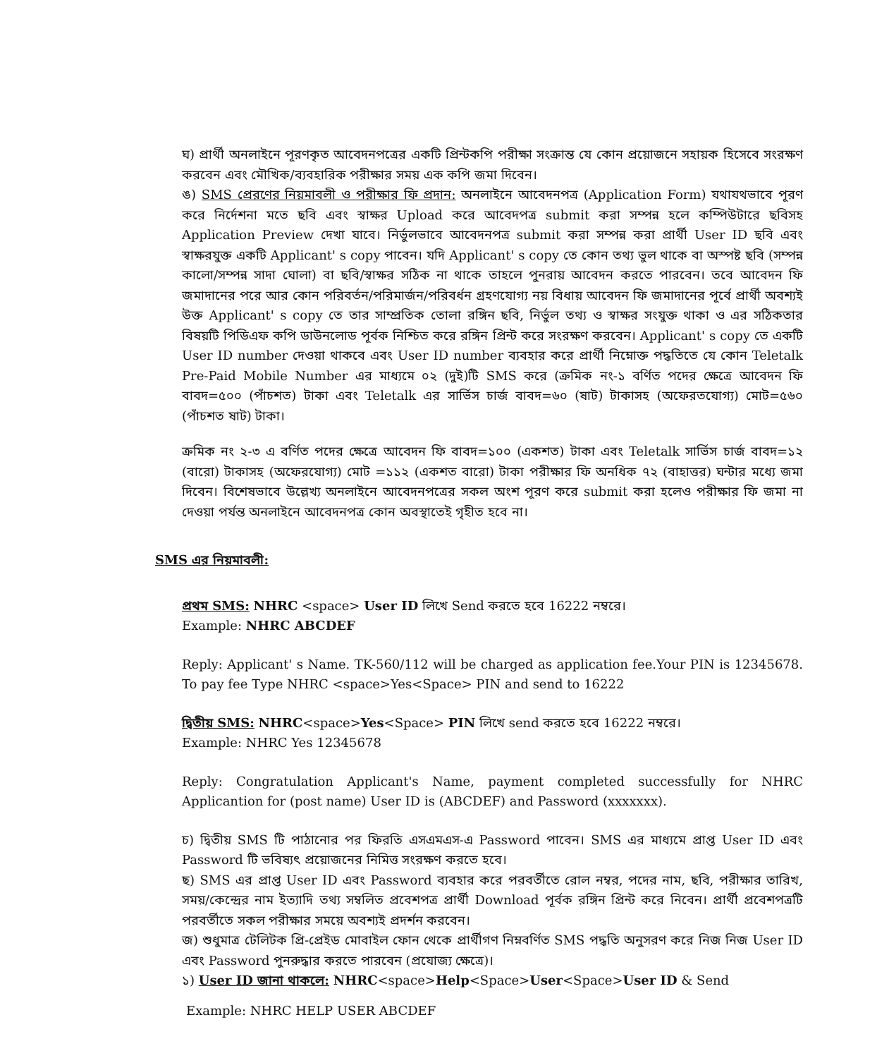ঘ) প্রার্থী অনলাইনে পূরণকৃত আবেদনপত্রের একটি প্রিন্টকপি পরীক্ষা সংক্রান্ত যে কোন প্রয়োজনে সহায়ক হিসেবে সংরক্ষণ করবেন এবং মৌখিক/ব্যবহারিক পরীক্ষার সময় এক কপি জমা দিবেন।
ঙ) SMS প্রেরণের নিয়মাবলী ও পরীক্ষার ফি প্রদান: অনলাইনে আবেদনপত্র (Application Form) যথাযথভাবে পূরণ করে নির্দেশনা মতে ছবি এবং স্বাক্ষর Upload করে আবেদপত্র submit করা সম্পন্ন হলে কম্পিউটারে ছবিসহ Application Preview দেখা যাবে। নির্ভুলভাবে আবেদনপত্র submit করা সম্পন্ন করা প্রার্থী User ID ছবি এবং স্বাক্ষরযুক্ত একটি Applicant' s copy পাবেন। যদি Applicant' s copy তে কোন তথ্য ভুল থাকে বা অস্পষ্ট ছবি (সম্পন্ন কালো/সম্পন্ন সাদা ঘোলা) বা ছবি/স্বাক্ষর সঠিক না থাকে তাহলে পুনরায় আবেদন করতে পারবেন। তবে আবেদন ফি জমাদানের পরে আর কোন পরিবর্তন/পরিমার্জন/পরিবর্ধন গ্রহণযোগ্য নয় বিধায় আবেদন ফি জমাদানের পূর্বে প্রার্থী অবশ্যই উক্ত Applicant' s copy তে তার সাম্প্রতিক তোলা রঙ্গিন ছবি, নির্ভুল তথ্য ও স্বাক্ষর সংযুক্ত থাকা ও এর সঠিকতার বিষয়টি পিডিএফ কপি ডাউনলোড পূর্বক নিশ্চিত করে রঙ্গিন প্রিন্ট করে সংরক্ষণ করবেন। Applicant' s copy তে একটি User ID number দেওয়া থাকবে এবং User ID number ব্যবহার করে প্রার্থী নিম্নোক্ত পদ্ধতিতে যে কোন Teletalk Pre-Paid Mobile Number এর মাধ্যমে ০২ (দুই)টি SMS করে (ক্রমিক নং-১ বর্ণিত পদের ক্ষেত্রে আবেদন ফি বাবদ=৫০০ (পাঁচশত) টাকা এবং Teletalk এর সার্ভিস চার্জ বাবদ=৬০ (ষাট) টাকাসহ (অফেরতযোগ্য) মোট=৫৬০ (পাঁচশত ষাট) টাকা।
ক্রমিক নং ২-৩ এ বর্ণিত পদের ক্ষেত্রে আবেদন ফি বাবদ=১০০ (একশত) টাকা এবং Teletalk সার্ভিস চার্জ বাবদ=১২ (বারো) টাকাসহ (অফেরযোগ্য) মোট =১১২ (একশত বারো) টাকা পরীক্ষার ফি অনধিক ৭২ (বাহাত্তর) ঘন্টার মধ্যে জমা দিবেন। বিশেষভাবে উল্লেখ্য অনলাইনে আবেদনপত্রের সকল অংশ পূরণ করে submit করা হলেও পরীক্ষার ফি জমা না দেওয়া পর্যন্ত অনলাইনে আবেদনপত্র কোন অবস্থাতেই গৃহীত হবে না।
SMS এর নিয়মাবলী:
প্রথম SMS: NHRC <space> User ID লিখে Send করতে হবে 16222 নম্বরে।
Example: NHRC ABCDEF
Reply: Applicant' s Name. TK-560/112 will be charged as application fee.Your PIN is 12345678. To pay fee Type NHRC <space>Yes<Space> PIN and send to 16222
দ্বিতীয় SMS: NHRC<space>Yes<Space> PIN লিখে send করতে হবে 16222 নম্বরে।
Example: NHRC Yes 12345678
Reply: Congratulation Applicant's Name, payment completed successfully for NHRC Applicantion for (post name) User ID is (ABCDEF) and Password (xxxxxxx).
চ) দ্বিতীয় SMS টি পাঠানোর পর ফিরতি এসএমএস-এ Password পাবেন। SMS এর মাধ্যমে প্রাপ্ত User ID এবং Password টি ভবিষ্যৎ প্রয়োজনের নিমিত্ত সংরক্ষণ করতে হবে।
ছ) SMS এর প্রাপ্ত User ID এবং Password ব্যবহার করে পরবর্তীতে রোল নম্বর, পদের নাম, ছবি, পরীক্ষার তারিখ, সময়/কেন্দ্রের নাম ইত্যাদি তথ্য সম্বলিত প্রবেশপত্র প্রার্থী Download পূর্বক রঙ্গিন প্রিন্ট করে নিবেন। প্রার্থী প্রবেশপত্রটি পরবর্তীতে সকল পরীক্ষার সময়ে অবশ্যই প্রদর্শন করবেন।
জ) শুধুমাত্র টেলিটক প্রি-প্রেইড মোবাইল ফোন থেকে প্রার্থীগণ নিম্নবর্ণিত SMS পদ্ধতি অনুসরণ করে নিজ নিজ User ID এবং Password পুনরুদ্ধার করতে পারবেন (প্রযোজ্য ক্ষেত্রে)।
১) User ID জানা থাকলে: NHRC<space>Help<Space>User<Space>User ID & Send
Example: NHRC HELP USER ABCDEF